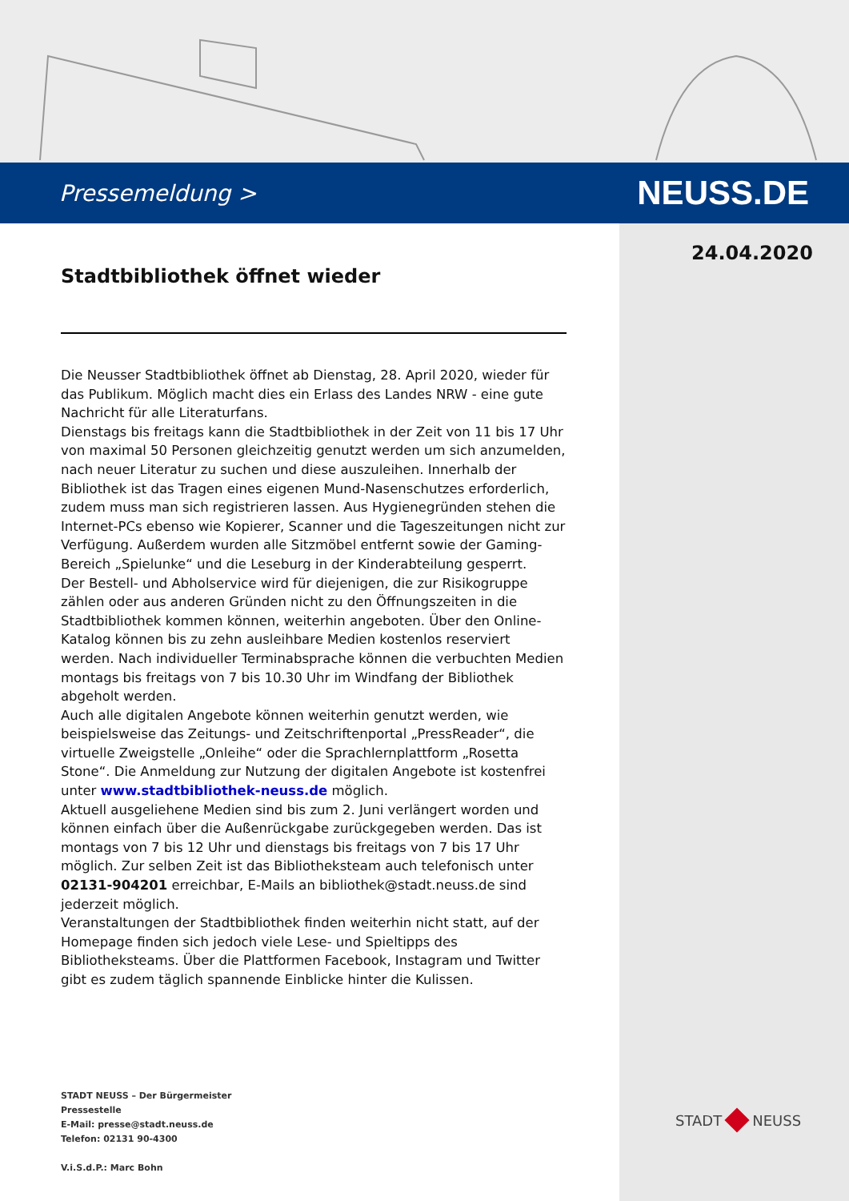Pressemeldung > NEUSS.DE
24.04.2020
Stadtbibliothek öffnet wieder
Die Neusser Stadtbibliothek öffnet ab Dienstag, 28. April 2020, wieder für das Publikum. Möglich macht dies ein Erlass des Landes NRW - eine gute Nachricht für alle Literaturfans.
Dienstags bis freitags kann die Stadtbibliothek in der Zeit von 11 bis 17 Uhr von maximal 50 Personen gleichzeitig genutzt werden um sich anzumelden, nach neuer Literatur zu suchen und diese auszuleihen. Innerhalb der Bibliothek ist das Tragen eines eigenen Mund-Nasenschutzes erforderlich, zudem muss man sich registrieren lassen. Aus Hygienegründen stehen die Internet-PCs ebenso wie Kopierer, Scanner und die Tageszeitungen nicht zur Verfügung. Außerdem wurden alle Sitzmöbel entfernt sowie der Gaming-Bereich „Spielunke“ und die Leseburg in der Kinderabteilung gesperrt.
Der Bestell- und Abholservice wird für diejenigen, die zur Risikogruppe zählen oder aus anderen Gründen nicht zu den Öffnungszeiten in die Stadtbibliothek kommen können, weiterhin angeboten. Über den Online-Katalog können bis zu zehn ausleihbare Medien kostenlos reserviert werden. Nach individueller Terminabsprache können die verbuchten Medien montags bis freitags von 7 bis 10.30 Uhr im Windfang der Bibliothek abgeholt werden.
Auch alle digitalen Angebote können weiterhin genutzt werden, wie beispielsweise das Zeitungs- und Zeitschriftenportal „PressReader“, die virtuelle Zweigstelle „Onleihe“ oder die Sprachlernplattform „Rosetta Stone“. Die Anmeldung zur Nutzung der digitalen Angebote ist kostenfrei unter www.stadtbibliothek-neuss.de möglich.
Aktuell ausgeliehene Medien sind bis zum 2. Juni verlängert worden und können einfach über die Außenrückgabe zurückgegeben werden. Das ist montags von 7 bis 12 Uhr und dienstags bis freitags von 7 bis 17 Uhr möglich. Zur selben Zeit ist das Bibliotheksteam auch telefonisch unter 02131-904201 erreichbar, E-Mails an bibliothek@stadt.neuss.de sind jederzeit möglich.
Veranstaltungen der Stadtbibliothek finden weiterhin nicht statt, auf der Homepage finden sich jedoch viele Lese- und Spieltipps des Bibliotheksteams. Über die Plattformen Facebook, Instagram und Twitter gibt es zudem täglich spannende Einblicke hinter die Kulissen.
STADT NEUSS – Der Bürgermeister
Pressestelle
E-Mail: presse@stadt.neuss.de
Telefon: 02131 90-4300
V.i.S.d.P.: Marc Bohn
STADT NEUSS